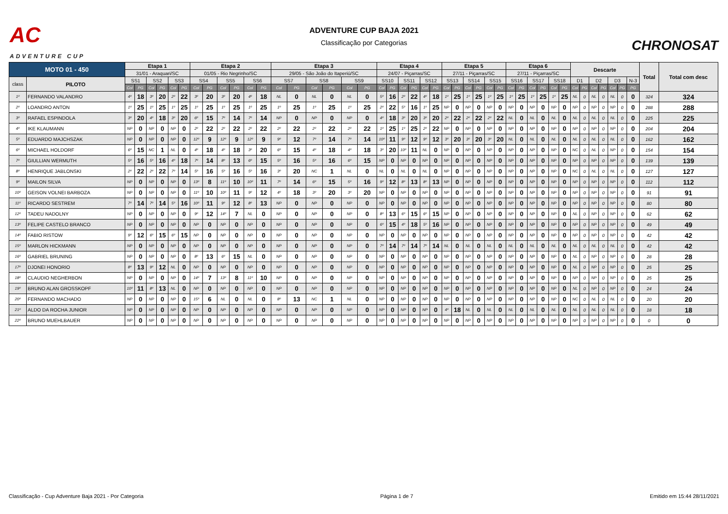AC
ADVENTURE CUP
ADVENTURE CUP BAJA 2021
Classificação por Categorias
CHRONOSAT
| MOTO 01 - 450 | | Etapa 1 | | | | | | Etapa 2 | | | | | | Etapa 3 | | | | | | Etapa 4 | | | | | | Etapa 5 | | | | | | Etapa 6 | | | | | | Descarte | | | | | | | Total | Total com desc |
| --- | --- | --- | --- | --- | --- | --- | --- | --- | --- | --- | --- | --- | --- | --- | --- | --- | --- | --- | --- | --- | --- | --- | --- | --- | --- | --- | --- | --- | --- | --- | --- | --- | --- | --- | --- | --- | --- | --- | --- | --- | --- | --- | --- | --- | --- | --- |
| | | 31/01 - Araquari/SC | | | | | | 01/05 - Rio Negrinho/SC | | | | | | 29/05 - São João do Itaperiú/SC | | | | | | 24/07 - Piçarras/SC | | | | | | 27/11 - Piçarras/SC | | | | | | 27/11 - Piçarras/SC | | | | | | | | | | | | | | |
| class | PILOTO | SS1 | | SS2 | | SS3 | | SS4 | | SS5 | | SS6 | | SS7 | | SS8 | | SS9 | | SS10 | | SS11 | | SS12 | | SS13 | | SS14 | | SS15 | | SS16 | | SS17 | | SS18 | | D1 | | D2 | | D3 | | N-3 | | |
| | | Col | PG | Col | PG | Col | PG | Col | PG | Col | PG | Col | PG | Col | PG | Col | PG | Col | PG | Col | PG | Col | PG | Col | PG | Col | PG | Col | PG | Col | PG | Col | PG | Col | PG | Col | PG | Col | PG | Col | PG | Col | PG | PG | | |
| 1º | FERNANDO VALANDRO | 4º | 18 | 3º | 20 | 2º | 22 | 3º | 20 | 3º | 20 | 4º | 18 | NL | 0 | NL | 0 | NL | 0 | 5º | 16 | 2º | 22 | 4º | 18 | 1º | 25 | 1º | 25 | 1º | 25 | 1º | 25 | 1º | 25 | 1º | 25 | NL | 0 | NL | 0 | NL | 0 | 0 | 324 | 324 |
| 2º | LOANDRO ANTON | 1º | 25 | 1º | 25 | 1º | 25 | 1º | 25 | 1º | 25 | 1º | 25 | 1º | 25 | 1º | 25 | 1º | 25 | 2º | 22 | 5º | 16 | 1º | 25 | NP | 0 | NP | 0 | NP | 0 | NP | 0 | NP | 0 | NP | 0 | NP | 0 | NP | 0 | NP | 0 | 0 | 288 | 288 |
| 3º | RAFAEL ESPINDOLA | 3º | 20 | 4º | 18 | 3º | 20 | 6º | 15 | 7º | 14 | 7º | 14 | NP | 0 | NP | 0 | NP | 0 | 4º | 18 | 3º | 20 | 3º | 20 | 2º | 22 | 2º | 22 | 2º | 22 | NL | 0 | NL | 0 | NL | 0 | NL | 0 | NL | 0 | NL | 0 | 0 | 225 | 225 |
| 4º | IKE KLAUMANN | NP | 0 | NP | 0 | NP | 0 | 2º | 22 | 2º | 22 | 2º | 22 | 2º | 22 | 2º | 22 | 2º | 22 | 1º | 25 | 1º | 25 | 2º | 22 | NP | 0 | NP | 0 | NP | 0 | NP | 0 | NP | 0 | NP | 0 | NP | 0 | NP | 0 | NP | 0 | 0 | 204 | 204 |
| 5º | EDUARDO MAJCHSZAK | NP | 0 | NP | 0 | NP | 0 | 12º | 9 | 12º | 9 | 12º | 9 | 9º | 12 | 7º | 14 | 7º | 14 | 10º | 11 | 9º | 12 | 9º | 12 | 3º | 20 | 3º | 20 | 3º | 20 | NL | 0 | NL | 0 | NL | 0 | NL | 0 | NL | 0 | NL | 0 | 0 | 162 | 162 |
| 6º | MICHAEL HOLDORF | 6º | 15 | NC | 1 | NL | 0 | 4º | 18 | 4º | 18 | 3º | 20 | 6º | 15 | 4º | 18 | 4º | 18 | 3º | 20 | 10º | 11 | NL | 0 | NP | 0 | NP | 0 | NP | 0 | NP | 0 | NP | 0 | NP | 0 | NC | 0 | NL | 0 | NP | 0 | 0 | 154 | 154 |
| 7º | GIULLIAN WERMUTH | 5º | 16 | 5º | 16 | 4º | 18 | 7º | 14 | 8º | 13 | 6º | 15 | 5º | 16 | 5º | 16 | 6º | 15 | NP | 0 | NP | 0 | NP | 0 | NP | 0 | NP | 0 | NP | 0 | NP | 0 | NP | 0 | NP | 0 | NP | 0 | NP | 0 | NP | 0 | 0 | 139 | 139 |
| 8º | HENRIQUE JABLONSKI | 2º | 22 | 2º | 22 | 7º | 14 | 5º | 16 | 5º | 16 | 5º | 16 | 3º | 20 | NC | 1 | NL | 0 | NL | 0 | NL | 0 | NL | 0 | NP | 0 | NP | 0 | NP | 0 | NP | 0 | NP | 0 | NP | 0 | NC | 0 | NL | 0 | NL | 0 | 0 | 127 | 127 |
| 9º | MAILON SILVA | NP | 0 | NP | 0 | NP | 0 | 13º | 8 | 11º | 10 | 10º | 11 | 7º | 14 | 6º | 15 | 5º | 16 | 9º | 12 | 8º | 13 | 8º | 13 | NP | 0 | NP | 0 | NP | 0 | NP | 0 | NP | 0 | NP | 0 | NP | 0 | NP | 0 | NP | 0 | 0 | 112 | 112 |
| 10º | GEISON VOLNEI BARBOZA | NP | 0 | NP | 0 | NP | 0 | 11º | 10 | 10º | 11 | 9º | 12 | 4º | 18 | 3º | 20 | 3º | 20 | NP | 0 | NP | 0 | NP | 0 | NP | 0 | NP | 0 | NP | 0 | NP | 0 | NP | 0 | NP | 0 | NP | 0 | NP | 0 | NP | 0 | 0 | 91 | 91 |
| 11º | RICARDO SESTREM | 7º | 14 | 7º | 14 | 5º | 16 | 10º | 11 | 9º | 12 | 8º | 13 | NP | 0 | NP | 0 | NP | 0 | NP | 0 | NP | 0 | NP | 0 | NP | 0 | NP | 0 | NP | 0 | NP | 0 | NP | 0 | NP | 0 | NP | 0 | NP | 0 | NP | 0 | 0 | 80 | 80 |
| 12º | TADEU NADOLNY | NP | 0 | NP | 0 | NP | 0 | 9º | 12 | 14º | 7 | NL | 0 | NP | 0 | NP | 0 | NP | 0 | 8º | 13 | 6º | 15 | 6º | 15 | NP | 0 | NP | 0 | NP | 0 | NP | 0 | NP | 0 | NP | 0 | NL | 0 | NP | 0 | NP | 0 | 0 | 62 | 62 |
| 13º | FELIPE CASTELO BRANCO | NP | 0 | NP | 0 | NP | 0 | NP | 0 | NP | 0 | NP | 0 | NP | 0 | NP | 0 | NP | 0 | 6º | 15 | 4º | 18 | 5º | 16 | NP | 0 | NP | 0 | NP | 0 | NP | 0 | NP | 0 | NP | 0 | NP | 0 | NP | 0 | NP | 0 | 0 | 49 | 49 |
| 14º | FABIO RISTOW | 9º | 12 | 6º | 15 | 6º | 15 | NP | 0 | NP | 0 | NP | 0 | NP | 0 | NP | 0 | NP | 0 | NP | 0 | NP | 0 | NP | 0 | NP | 0 | NP | 0 | NP | 0 | NP | 0 | NP | 0 | NP | 0 | NP | 0 | NP | 0 | NP | 0 | 0 | 42 | 42 |
| 15º | MARLON HICKMANN | NP | 0 | NP | 0 | NP | 0 | NP | 0 | NP | 0 | NP | 0 | NP | 0 | NP | 0 | NP | 0 | 7º | 14 | 7º | 14 | 7º | 14 | NL | 0 | NL | 0 | NL | 0 | NL | 0 | NL | 0 | NL | 0 | NL | 0 | NL | 0 | NL | 0 | 0 | 42 | 42 |
| 16º | GABRIEL BRUNING | NP | 0 | NP | 0 | NP | 0 | 8º | 13 | 6º | 15 | NL | 0 | NP | 0 | NP | 0 | NP | 0 | NP | 0 | NP | 0 | NP | 0 | NP | 0 | NP | 0 | NP | 0 | NP | 0 | NP | 0 | NP | 0 | NL | 0 | NP | 0 | NP | 0 | 0 | 28 | 28 |
| 17º | DJONEI HONORIO | 8º | 13 | 9º | 12 | NL | 0 | NP | 0 | NP | 0 | NP | 0 | NP | 0 | NP | 0 | NP | 0 | NP | 0 | NP | 0 | NP | 0 | NP | 0 | NP | 0 | NP | 0 | NP | 0 | NP | 0 | NP | 0 | NL | 0 | NP | 0 | NP | 0 | 0 | 25 | 25 |
| 18º | CLAUDIO NEGHERBON | NP | 0 | NP | 0 | NP | 0 | 14º | 7 | 13º | 8 | 11º | 10 | NP | 0 | NP | 0 | NP | 0 | NP | 0 | NP | 0 | NP | 0 | NP | 0 | NP | 0 | NP | 0 | NP | 0 | NP | 0 | NP | 0 | NP | 0 | NP | 0 | NP | 0 | 0 | 25 | 25 |
| 19º | BRUNO ALAN GROSSKOPF | 10º | 11 | 8º | 13 | NL | 0 | NP | 0 | NP | 0 | NP | 0 | NP | 0 | NP | 0 | NP | 0 | NP | 0 | NP | 0 | NP | 0 | NP | 0 | NP | 0 | NP | 0 | NP | 0 | NP | 0 | NP | 0 | NL | 0 | NP | 0 | NP | 0 | 0 | 24 | 24 |
| 20º | FERNANDO MACHADO | NP | 0 | NP | 0 | NP | 0 | 15º | 6 | NL | 0 | NL | 0 | 8º | 13 | NC | 1 | NL | 0 | NP | 0 | NP | 0 | NP | 0 | NP | 0 | NP | 0 | NP | 0 | NP | 0 | NP | 0 | NP | 0 | NC | 0 | NL | 0 | NL | 0 | 0 | 20 | 20 |
| 21º | ALDO DA ROCHA JUNIOR | NP | 0 | NP | 0 | NP | 0 | NP | 0 | NP | 0 | NP | 0 | NP | 0 | NP | 0 | NP | 0 | NP | 0 | NP | 0 | NP | 0 | 4º | 18 | NL | 0 | NL | 0 | NL | 0 | NL | 0 | NL | 0 | NL | 0 | NL | 0 | NL | 0 | 0 | 18 | 18 |
| 22º | BRUNO MUEHLBAUER | NP | 0 | NP | 0 | NP | 0 | NP | 0 | NP | 0 | NP | 0 | NP | 0 | NP | 0 | NP | 0 | NP | 0 | NP | 0 | NP | 0 | NP | 0 | NP | 0 | NP | 0 | NP | 0 | NP | 0 | NP | 0 | NP | 0 | NP | 0 | NP | 0 | 0 | 0 | 0 |
Classificação - Cup Adventure Baja 2021 - Por Categoria Página 1 de 7 Emitido em 15:44 28/11/2021